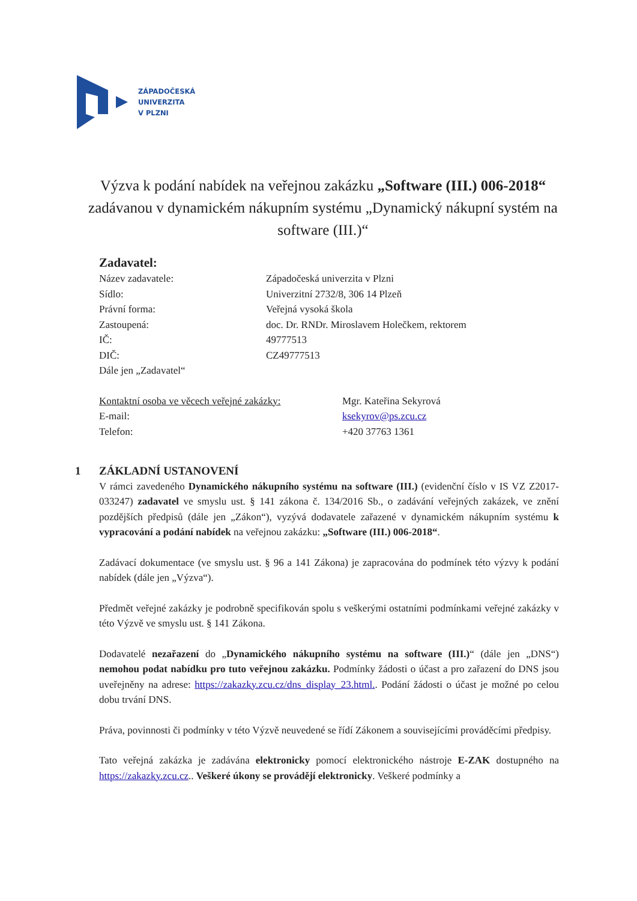ZÁPADOČESKÁ
UNIVERZITA
V PLZNI
Výzva k podání nabídek na veřejnou zakázku „Software (III.) 006-2018“ zadávanou v dynamickém nákupním systému „Dynamický nákupní systém na software (III.)“
Zadavatel:
Název zadavatele: Západočeská univerzita v Plzni
Sídlo: Univerzitní 2732/8, 306 14 Plzeň
Právní forma: Veřejná vysoká škola
Zastoupená: doc. Dr. RNDr. Miroslavem Holečkem, rektorem
IČ: 49777513
DIČ: CZ49777513
Dále jen „Zadavatel“
Kontaktní osoba ve věcech veřejné zakázky:
Mgr. Kateřina Sekyrová
E-mail: ksekyrov@ps.zcu.cz
Telefon: +420 37763 1361
1 ZÁKLADNÍ USTANOVENÍ
V rámci zavedeného Dynamického nákupního systému na software (III.) (evidenční číslo v IS VZ Z2017-033247) zadavatel ve smyslu ust. § 141 zákona č. 134/2016 Sb., o zadávání veřejných zakázek, ve znění pozdějších předpisů (dále jen „Zákon“), vyzývá dodavatele zařazené v dynamickém nákupním systému k vypracování a podání nabídek na veřejnou zakázku: „Software (III.) 006-2018“.
Zadávací dokumentace (ve smyslu ust. § 96 a 141 Zákona) je zapracována do podmínek této výzvy k podání nabídek (dále jen „Výzva“).
Předmět veřejné zakázky je podrobně specifikován spolu s veškerými ostatními podmínkami veřejné zakázky v této Výzvě ve smyslu ust. § 141 Zákona.
Dodavatelé nezařazení do „Dynamického nákupního systému na software (III.)“ (dále jen „DNS“) nemohou podat nabídku pro tuto veřejnou zakázku. Podmínky žádosti o účast a pro zařazení do DNS jsou uveřejněny na adrese: https://zakazky.zcu.cz/dns_display_23.html.. Podání žádosti o účast je možné po celou dobu trvání DNS.
Práva, povinnosti či podmínky v této Výzvě neuvedené se řídí Zákonem a souvisejícími prováděcími předpisy.
Tato veřejná zakázka je zadávána elektronicky pomocí elektronického nástroje E-ZAK dostupného na https://zakazky.zcu.cz.. Veškeré úkony se provádějí elektronicky. Veškeré podmínky a